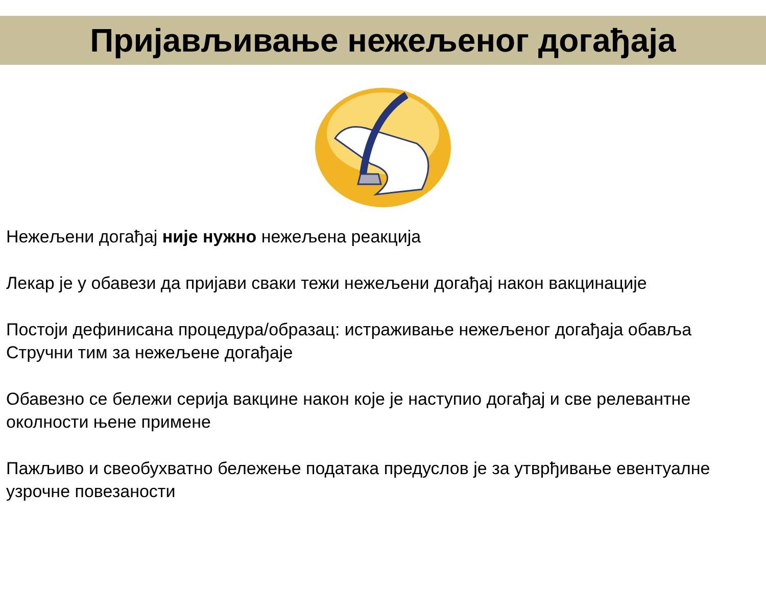Пријављивање нежељеног догађаја
Нежељени догађај није нужно нежељена реакција
Лекар је у обавези да пријави сваки тежи нежељени догађај након вакцинације
Постоји дефинисана процедура/образац: истраживање нежељеног догађаја обавља Стручни тим за нежељене догађаје
Обавезно се бележи серија вакцине након које је наступио догађај и све релевантне околности њене примене
Пажљиво и свеобухватно бележење података предуслов је за утврђивање евентуалне узрочне повезаности